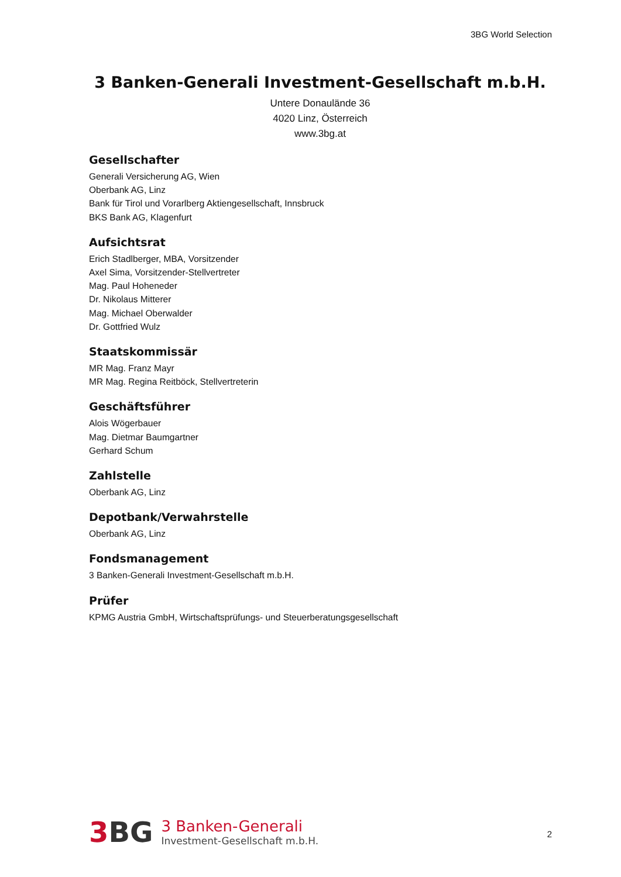3BG World Selection
3 Banken-Generali Investment-Gesellschaft m.b.H.
Untere Donaulände 36
4020 Linz, Österreich
www.3bg.at
Gesellschafter
Generali Versicherung AG, Wien
Oberbank AG, Linz
Bank für Tirol und Vorarlberg Aktiengesellschaft, Innsbruck
BKS Bank AG, Klagenfurt
Aufsichtsrat
Erich Stadlberger, MBA, Vorsitzender
Axel Sima, Vorsitzender-Stellvertreter
Mag. Paul Hoheneder
Dr. Nikolaus Mitterer
Mag. Michael Oberwalder
Dr. Gottfried Wulz
Staatskommissär
MR Mag. Franz Mayr
MR Mag. Regina Reitböck, Stellvertreterin
Geschäftsführer
Alois Wögerbauer
Mag. Dietmar Baumgartner
Gerhard Schum
Zahlstelle
Oberbank AG, Linz
Depotbank/Verwahrstelle
Oberbank AG, Linz
Fondsmanagement
3 Banken-Generali Investment-Gesellschaft m.b.H.
Prüfer
KPMG Austria GmbH, Wirtschaftsprüfungs- und Steuerberatungsgesellschaft
3 BG
3 Banken-Generali
Investment-Gesellschaft m.b.H.
2